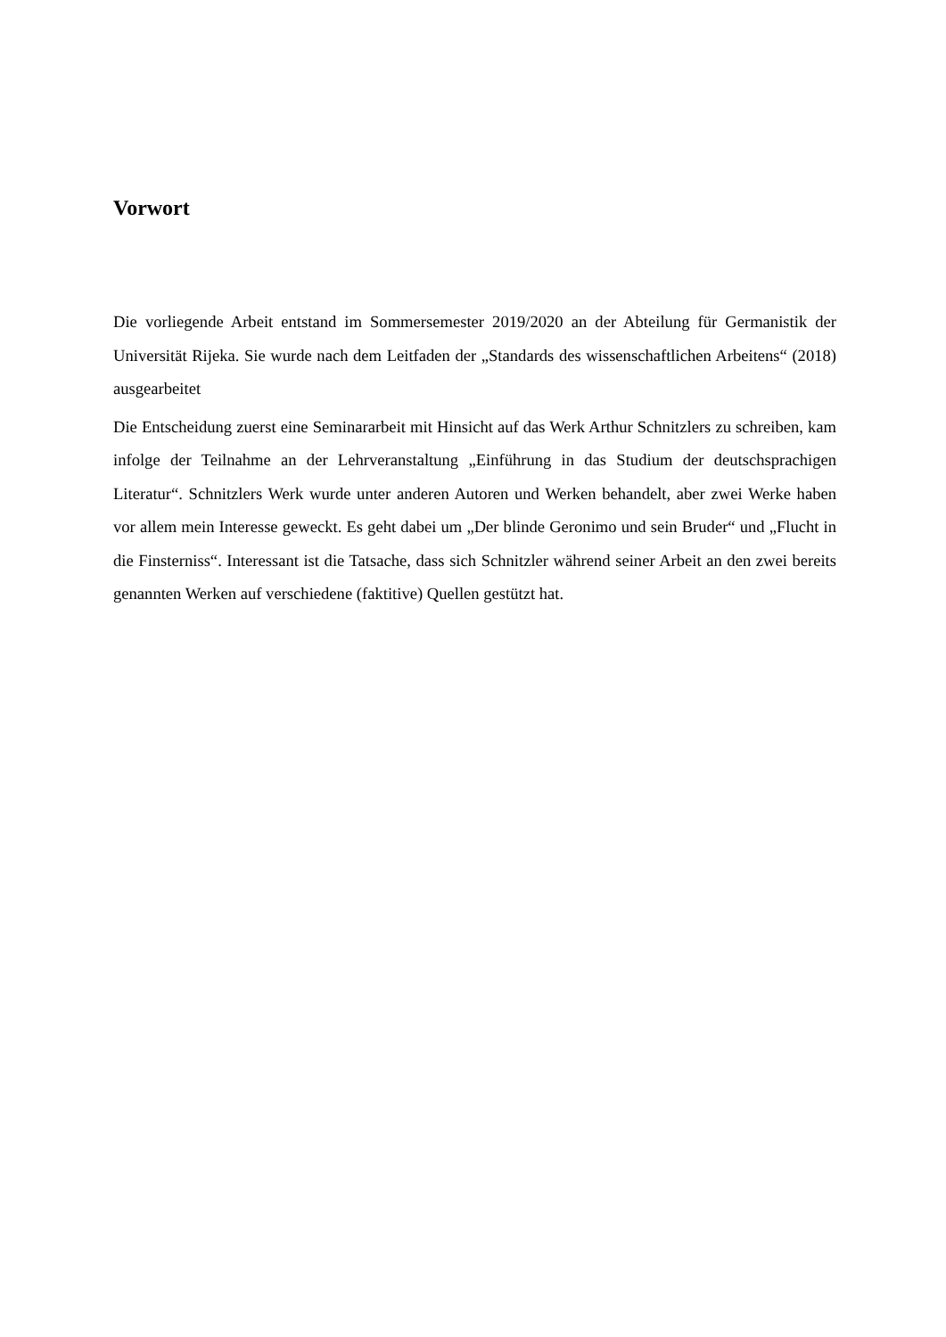Vorwort
Die vorliegende Arbeit entstand im Sommersemester 2019/2020 an der Abteilung für Germanistik der Universität Rijeka. Sie wurde nach dem Leitfaden der „Standards des wissenschaftlichen Arbeitens“ (2018) ausgearbeitet
Die Entscheidung zuerst eine Seminararbeit mit Hinsicht auf das Werk Arthur Schnitzlers zu schreiben, kam infolge der Teilnahme an der Lehrveranstaltung „Einführung in das Studium der deutschsprachigen Literatur“. Schnitzlers Werk wurde unter anderen Autoren und Werken behandelt, aber zwei Werke haben vor allem mein Interesse geweckt. Es geht dabei um „Der blinde Geronimo und sein Bruder“ und „Flucht in die Finsterniss“. Interessant ist die Tatsache, dass sich Schnitzler während seiner Arbeit an den zwei bereits genannten Werken auf verschiedene (faktitive) Quellen gestützt hat.